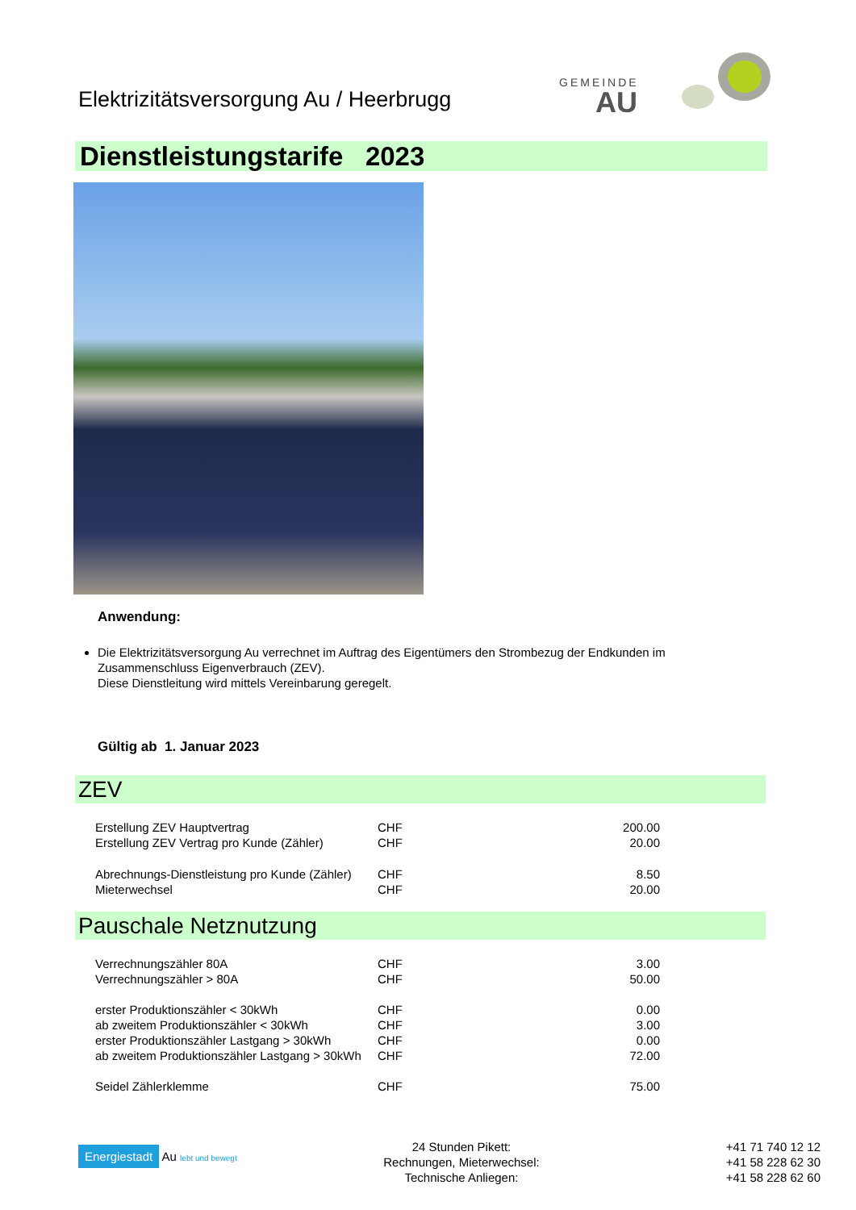Elektrizitätsversorgung Au / Heerbrugg
GEMEINDE
AU
Dienstleistungstarife 2023
Anwendung:
Die Elektrizitätsversorgung Au verrechnet im Auftrag des Eigentümers den Strombezug der Endkunden im Zusammenschluss Eigenverbrauch (ZEV).
Diese Dienstleitung wird mittels Vereinbarung geregelt.
Gültig ab 1. Januar 2023
ZEV
| Erstellung ZEV Hauptvertrag | CHF | 200.00 |
| Erstellung ZEV Vertrag pro Kunde (Zähler) | CHF | 20.00 |
| Abrechnungs-Dienstleistung pro Kunde (Zähler) | CHF | 8.50 |
| Mieterwechsel | CHF | 20.00 |
Pauschale Netznutzung
| Verrechnungszähler 80A | CHF | 3.00 |
| Verrechnungszähler > 80A | CHF | 50.00 |
| erster Produktionszähler < 30kWh | CHF | 0.00 |
| ab zweitem Produktionszähler < 30kWh | CHF | 3.00 |
| erster Produktionszähler Lastgang > 30kWh | CHF | 0.00 |
| ab zweitem Produktionszähler Lastgang > 30kWh | CHF | 72.00 |
| Seidel Zählerklemme | CHF | 75.00 |
Energiestadt Au lebt und bewegt
24 Stunden Pikett:
Rechnungen, Mieterwechsel:
Technische Anliegen:
+41 71 740 12 12
+41 58 228 62 30
+41 58 228 62 60